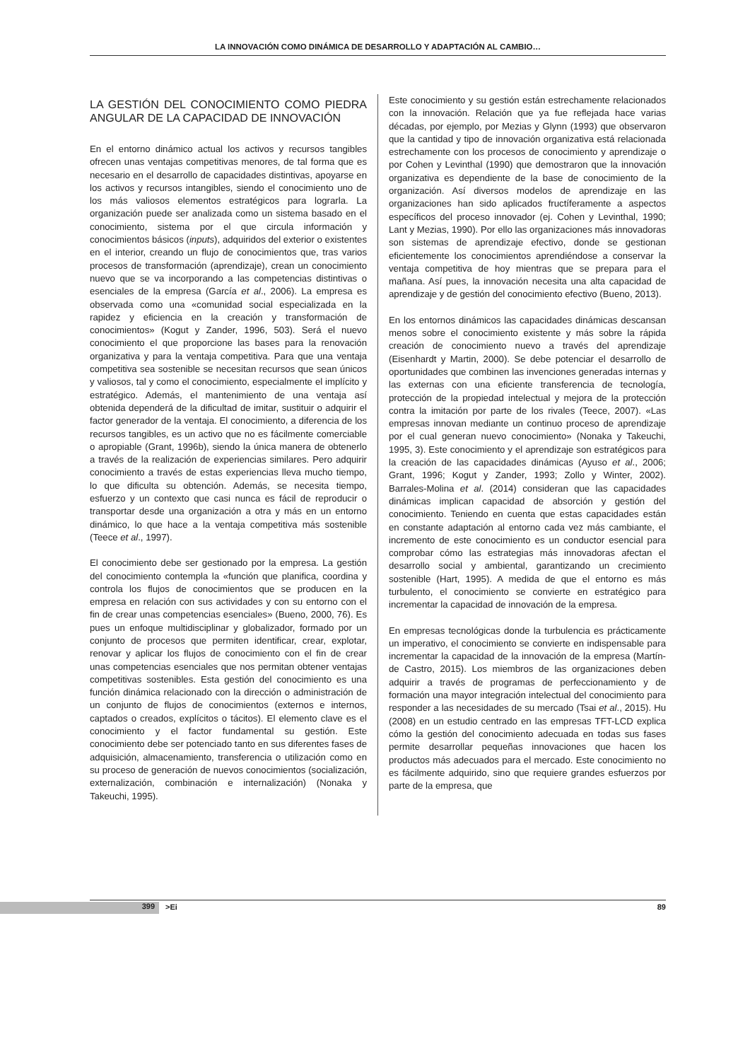LA INNOVACIÓN COMO DINÁMICA DE DESARROLLO Y ADAPTACIÓN AL CAMBIO…
LA GESTIÓN DEL CONOCIMIENTO COMO PIEDRA ANGULAR DE LA CAPACIDAD DE INNOVACIÓN
En el entorno dinámico actual los activos y recursos tangibles ofrecen unas ventajas competitivas menores, de tal forma que es necesario en el desarrollo de capacidades distintivas, apoyarse en los activos y recursos intangibles, siendo el conocimiento uno de los más valiosos elementos estratégicos para lograrla. La organización puede ser analizada como un sistema basado en el conocimiento, sistema por el que circula información y conocimientos básicos (inputs), adquiridos del exterior o existentes en el interior, creando un flujo de conocimientos que, tras varios procesos de transformación (aprendizaje), crean un conocimiento nuevo que se va incorporando a las competencias distintivas o esenciales de la empresa (García et al., 2006). La empresa es observada como una «comunidad social especializada en la rapidez y eficiencia en la creación y transformación de conocimientos» (Kogut y Zander, 1996, 503). Será el nuevo conocimiento el que proporcione las bases para la renovación organizativa y para la ventaja competitiva. Para que una ventaja competitiva sea sostenible se necesitan recursos que sean únicos y valiosos, tal y como el conocimiento, especialmente el implícito y estratégico. Además, el mantenimiento de una ventaja así obtenida dependerá de la dificultad de imitar, sustituir o adquirir el factor generador de la ventaja. El conocimiento, a diferencia de los recursos tangibles, es un activo que no es fácilmente comerciable o apropiable (Grant, 1996b), siendo la única manera de obtenerlo a través de la realización de experiencias similares. Pero adquirir conocimiento a través de estas experiencias lleva mucho tiempo, lo que dificulta su obtención. Además, se necesita tiempo, esfuerzo y un contexto que casi nunca es fácil de reproducir o transportar desde una organización a otra y más en un entorno dinámico, lo que hace a la ventaja competitiva más sostenible (Teece et al., 1997).
El conocimiento debe ser gestionado por la empresa. La gestión del conocimiento contempla la «función que planifica, coordina y controla los flujos de conocimientos que se producen en la empresa en relación con sus actividades y con su entorno con el fin de crear unas competencias esenciales» (Bueno, 2000, 76). Es pues un enfoque multidisciplinar y globalizador, formado por un conjunto de procesos que permiten identificar, crear, explotar, renovar y aplicar los flujos de conocimiento con el fin de crear unas competencias esenciales que nos permitan obtener ventajas competitivas sostenibles. Esta gestión del conocimiento es una función dinámica relacionado con la dirección o administración de un conjunto de flujos de conocimientos (externos e internos, captados o creados, explícitos o tácitos). El elemento clave es el conocimiento y el factor fundamental su gestión. Este conocimiento debe ser potenciado tanto en sus diferentes fases de adquisición, almacenamiento, transferencia o utilización como en su proceso de generación de nuevos conocimientos (socialización, externalización, combinación e internalización) (Nonaka y Takeuchi, 1995).
Este conocimiento y su gestión están estrechamente relacionados con la innovación. Relación que ya fue reflejada hace varias décadas, por ejemplo, por Mezias y Glynn (1993) que observaron que la cantidad y tipo de innovación organizativa está relacionada estrechamente con los procesos de conocimiento y aprendizaje o por Cohen y Levinthal (1990) que demostraron que la innovación organizativa es dependiente de la base de conocimiento de la organización. Así diversos modelos de aprendizaje en las organizaciones han sido aplicados fructíferamente a aspectos específicos del proceso innovador (ej. Cohen y Levinthal, 1990; Lant y Mezias, 1990). Por ello las organizaciones más innovadoras son sistemas de aprendizaje efectivo, donde se gestionan eficientemente los conocimientos aprendiéndose a conservar la ventaja competitiva de hoy mientras que se prepara para el mañana. Así pues, la innovación necesita una alta capacidad de aprendizaje y de gestión del conocimiento efectivo (Bueno, 2013).
En los entornos dinámicos las capacidades dinámicas descansan menos sobre el conocimiento existente y más sobre la rápida creación de conocimiento nuevo a través del aprendizaje (Eisenhardt y Martin, 2000). Se debe potenciar el desarrollo de oportunidades que combinen las invenciones generadas internas y las externas con una eficiente transferencia de tecnología, protección de la propiedad intelectual y mejora de la protección contra la imitación por parte de los rivales (Teece, 2007). «Las empresas innovan mediante un continuo proceso de aprendizaje por el cual generan nuevo conocimiento» (Nonaka y Takeuchi, 1995, 3). Este conocimiento y el aprendizaje son estratégicos para la creación de las capacidades dinámicas (Ayuso et al., 2006; Grant, 1996; Kogut y Zander, 1993; Zollo y Winter, 2002). Barrales-Molina et al. (2014) consideran que las capacidades dinámicas implican capacidad de absorción y gestión del conocimiento. Teniendo en cuenta que estas capacidades están en constante adaptación al entorno cada vez más cambiante, el incremento de este conocimiento es un conductor esencial para comprobar cómo las estrategias más innovadoras afectan el desarrollo social y ambiental, garantizando un crecimiento sostenible (Hart, 1995). A medida de que el entorno es más turbulento, el conocimiento se convierte en estratégico para incrementar la capacidad de innovación de la empresa.
En empresas tecnológicas donde la turbulencia es prácticamente un imperativo, el conocimiento se convierte en indispensable para incrementar la capacidad de la innovación de la empresa (Martín-de Castro, 2015). Los miembros de las organizaciones deben adquirir a través de programas de perfeccionamiento y de formación una mayor integración intelectual del conocimiento para responder a las necesidades de su mercado (Tsai et al., 2015). Hu (2008) en un estudio centrado en las empresas TFT-LCD explica cómo la gestión del conocimiento adecuada en todas sus fases permite desarrollar pequeñas innovaciones que hacen los productos más adecuados para el mercado. Este conocimiento no es fácilmente adquirido, sino que requiere grandes esfuerzos por parte de la empresa, que
399 >Ei 89